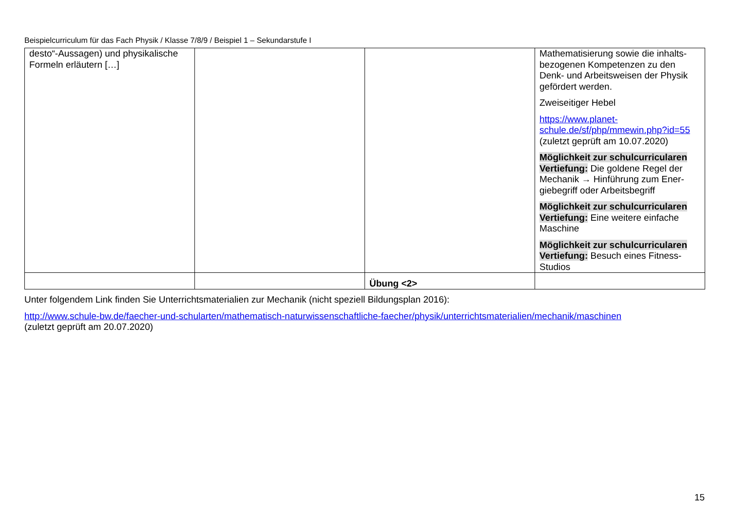Beispielcurriculum für das Fach Physik / Klasse 7/8/9 / Beispiel 1 – Sekundarstufe I
| desto“-Aussagen) und physikalische Formeln erläutern […] | | | Mathematisierung sowie die inhalts­bezogenen Kompetenzen zu den Denk- und Arbeitsweisen der Physik gefördert werden. Zweiseitiger Hebel https://www.planet-schule.de/sf/php/mmewin.php?id=55 (zuletzt geprüft am 10.07.2020) Möglichkeit zur schulcurricularen Vertiefung: Die goldene Regel der Mechanik → Hinführung zum Ener­giebegriff oder Arbeitsbegriff Möglichkeit zur schulcurricularen Vertiefung: Eine weitere einfache Maschine Möglichkeit zur schulcurricularen Vertiefung: Besuch eines Fitness-Studios |
| | | Übung <2> | |
Unter folgendem Link finden Sie Unterrichtsmaterialien zur Mechanik (nicht speziell Bildungsplan 2016):
http://www.schule-bw.de/faecher-und-schularten/mathematisch-naturwissenschaftliche-faecher/physik/unterrichtsmaterialien/mechanik/maschinen
(zuletzt geprüft am 20.07.2020)
15